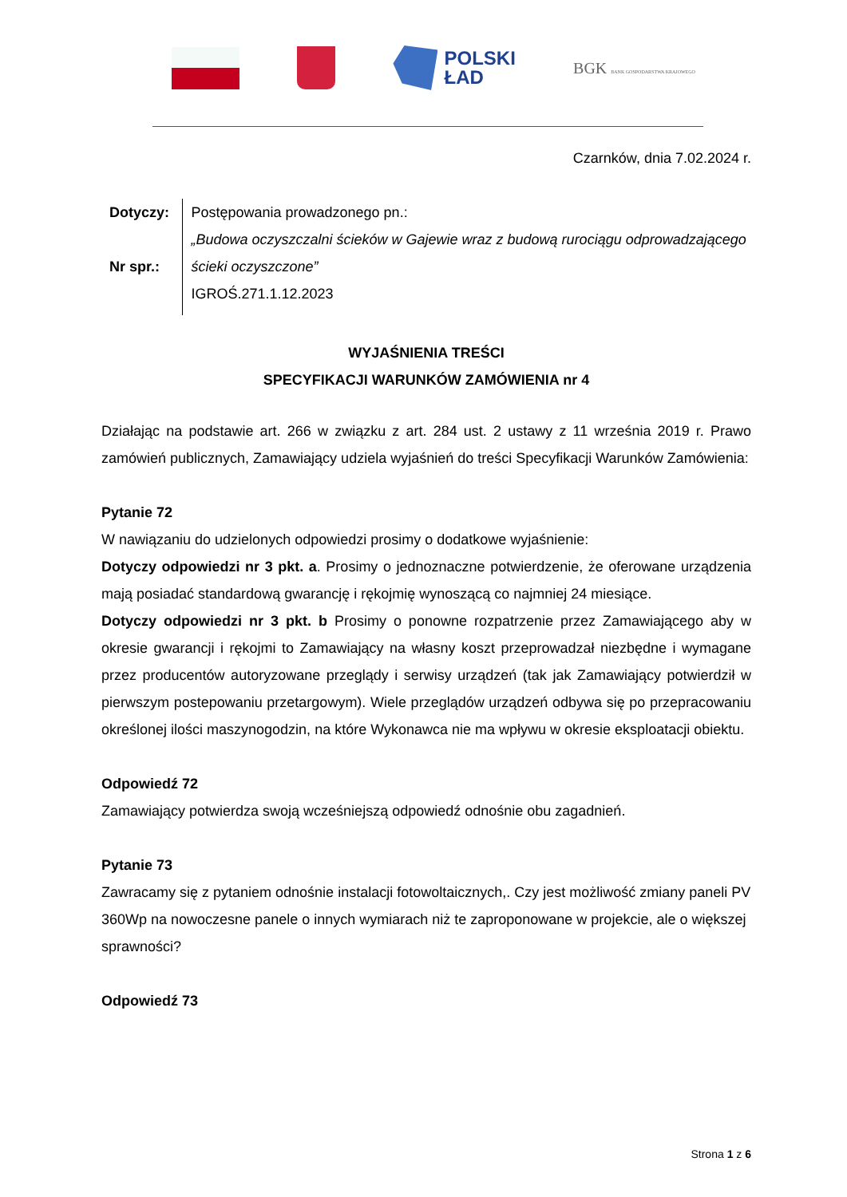POLSKI
ŁAD
BGK BANK GOSPODARSTWA KRAJOWEGO
Czarnków, dnia 7.02.2024 r.
Dotyczy:
Nr spr.:
Postępowania prowadzonego pn.:
„Budowa oczyszczalni ścieków w Gajewie wraz z budową rurociągu odprowadzającego ścieki oczyszczone”
IGROŚ.271.1.12.2023
WYJAŚNIENIA TREŚCI
SPECYFIKACJI WARUNKÓW ZAMÓWIENIA nr 4
Działając na podstawie art. 266 w związku z art. 284 ust. 2 ustawy z 11 września 2019 r. Prawo zamówień publicznych, Zamawiający udziela wyjaśnień do treści Specyfikacji Warunków Zamówienia:
Pytanie 72
W nawiązaniu do udzielonych odpowiedzi prosimy o dodatkowe wyjaśnienie:
Dotyczy odpowiedzi nr 3 pkt. a. Prosimy o jednoznaczne potwierdzenie, że oferowane urządzenia mają posiadać standardową gwarancję i rękojmię wynoszącą co najmniej 24 miesiące.
Dotyczy odpowiedzi nr 3 pkt. b Prosimy o ponowne rozpatrzenie przez Zamawiającego aby w okresie gwarancji i rękojmi to Zamawiający na własny koszt przeprowadzał niezbędne i wymagane przez producentów autoryzowane przeglądy i serwisy urządzeń (tak jak Zamawiający potwierdził w pierwszym postepowaniu przetargowym). Wiele przeglądów urządzeń odbywa się po przepracowaniu określonej ilości maszynogodzin, na które Wykonawca nie ma wpływu w okresie eksploatacji obiektu.
Odpowiedź 72
Zamawiający potwierdza swoją wcześniejszą odpowiedź odnośnie obu zagadnień.
Pytanie 73
Zawracamy się z pytaniem odnośnie instalacji fotowoltaicznych,. Czy jest możliwość zmiany paneli PV 360Wp na nowoczesne panele o innych wymiarach niż te zaproponowane w projekcie, ale o większej sprawności?
Odpowiedź 73
Strona 1 z 6